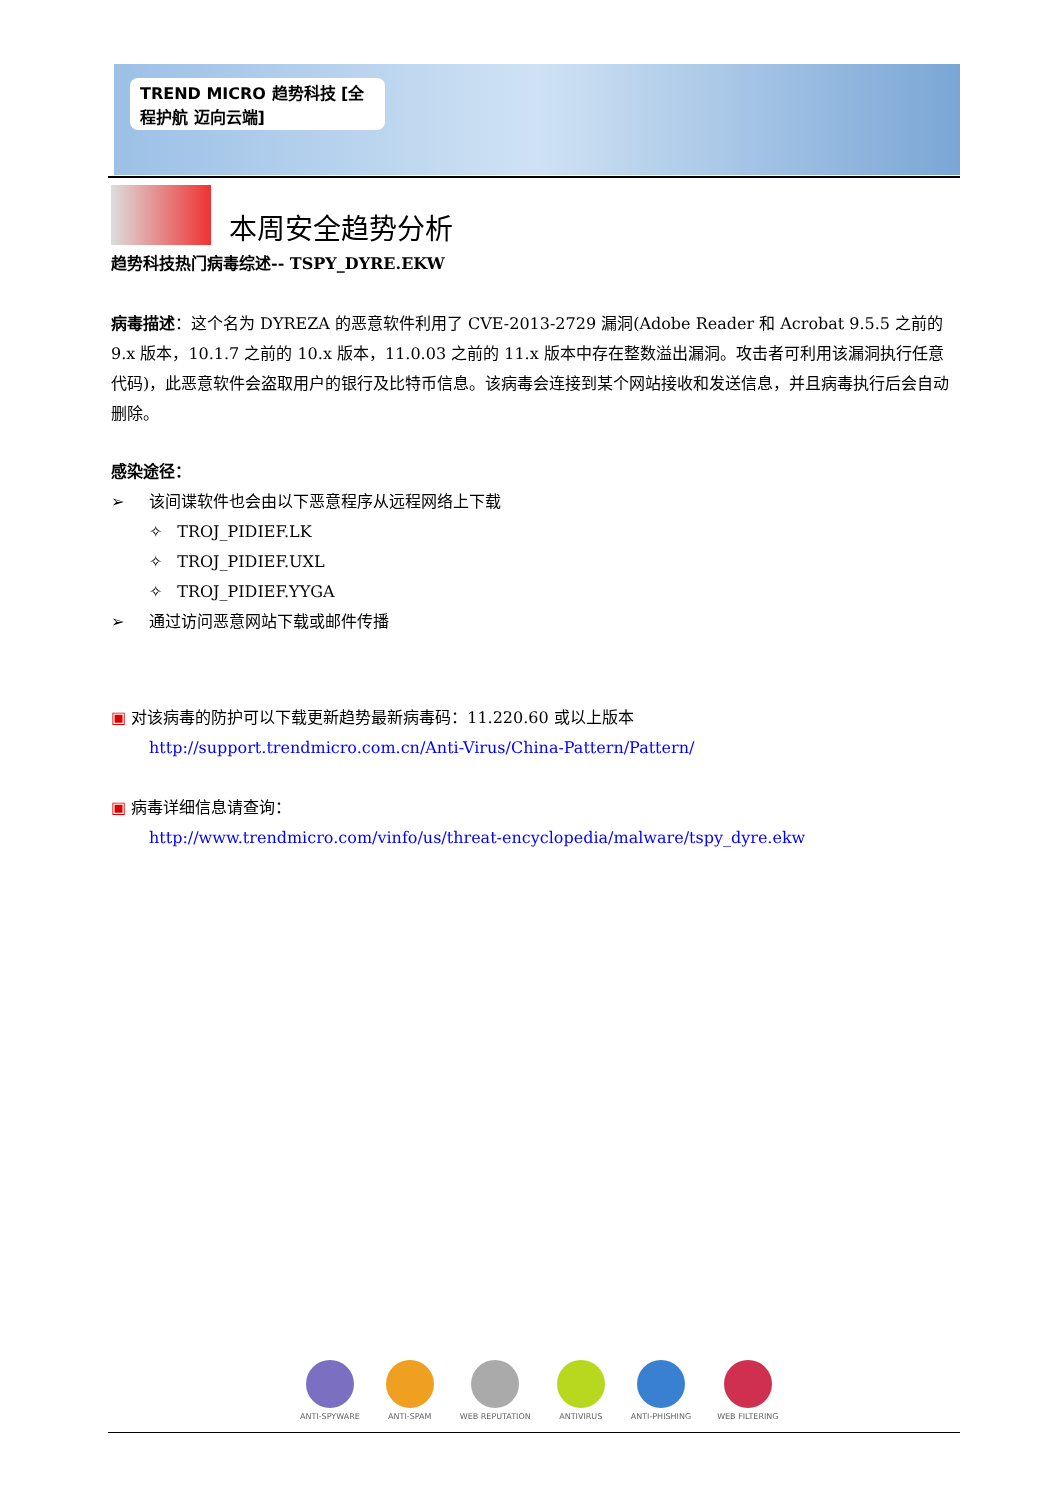TREND MICRO 趋势科技 [全程护航 迈向云端]
本周安全趋势分析
趋势科技热门病毒综述-- TSPY_DYRE.EKW
病毒描述：这个名为 DYREZA 的恶意软件利用了 CVE-2013-2729 漏洞(Adobe Reader 和 Acrobat 9.5.5 之前的 9.x 版本，10.1.7 之前的 10.x 版本，11.0.03 之前的 11.x 版本中存在整数溢出漏洞。攻击者可利用该漏洞执行任意代码)，此恶意软件会盗取用户的银行及比特币信息。该病毒会连接到某个网站接收和发送信息，并且病毒执行后会自动删除。
感染途径：
➢ 该间谍软件也会由以下恶意程序从远程网络上下载
✧ TROJ_PIDIEF.LK
✧ TROJ_PIDIEF.UXL
✧ TROJ_PIDIEF.YYGA
➢ 通过访问恶意网站下载或邮件传播
▣ 对该病毒的防护可以下载更新趋势最新病毒码：11.220.60 或以上版本
http://support.trendmicro.com.cn/Anti-Virus/China-Pattern/Pattern/
▣ 病毒详细信息请查询：
http://www.trendmicro.com/vinfo/us/threat-encyclopedia/malware/tspy_dyre.ekw
ANTI-SPYWARE ANTI-SPAM WEB REPUTATION ANTIVIRUS ANTI-PHISHING WEB FILTERING